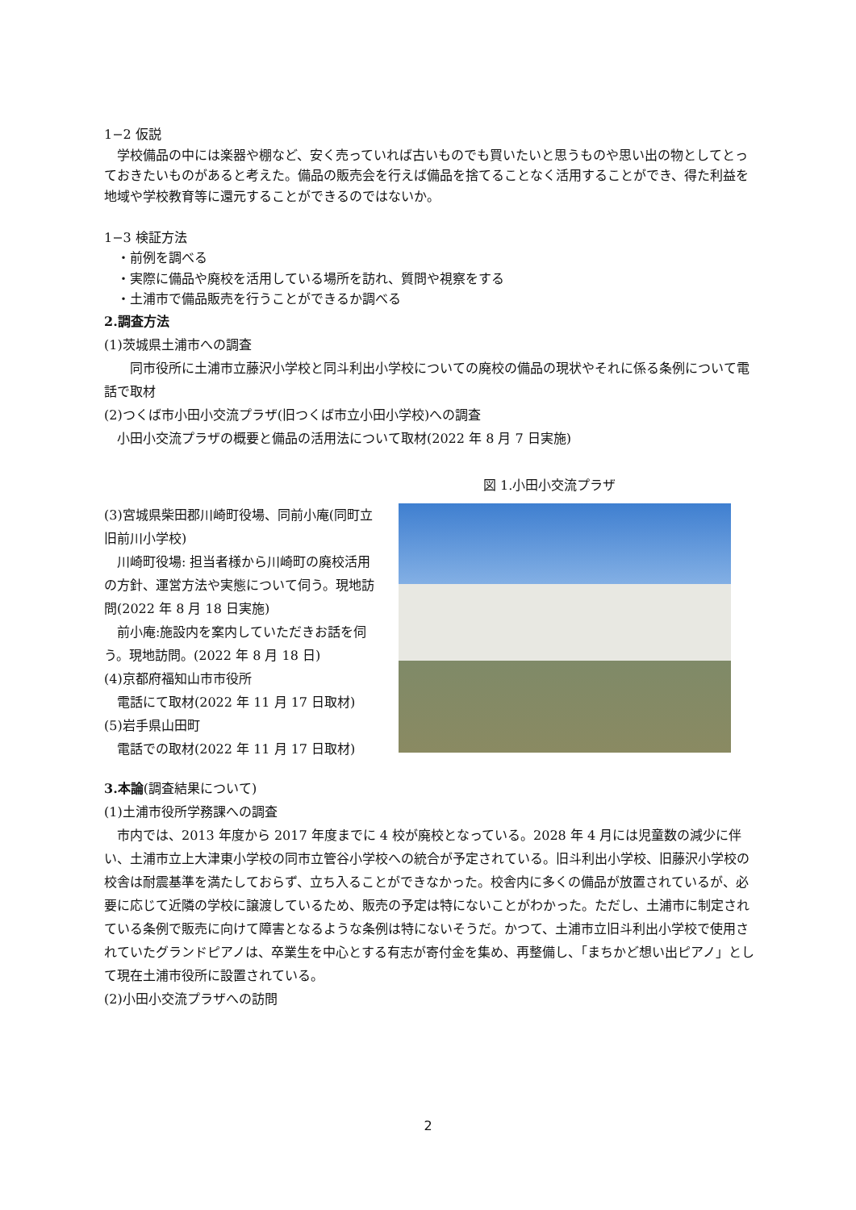1−2 仮説
　学校備品の中には楽器や棚など、安く売っていれば古いものでも買いたいと思うものや思い出の物としてとっておきたいものがあると考えた。備品の販売会を行えば備品を捨てることなく活用することができ、得た利益を地域や学校教育等に還元することができるのではないか。
1−3 検証方法
　・前例を調べる
　・実際に備品や廃校を活用している場所を訪れ、質問や視察をする
　・土浦市で備品販売を行うことができるか調べる
2.調査方法
(1)茨城県土浦市への調査
　　同市役所に土浦市立藤沢小学校と同斗利出小学校についての廃校の備品の現状やそれに係る条例について電話で取材
(2)つくば市小田小交流プラザ(旧つくば市立小田小学校)への調査
　小田小交流プラザの概要と備品の活用法について取材(2022 年 8 月 7 日実施)
図 1.小田小交流プラザ
(3)宮城県柴田郡川崎町役場、同前小庵(同町立旧前川小学校)
　川崎町役場: 担当者様から川崎町の廃校活用の方針、運営方法や実態について伺う。現地訪問(2022 年 8 月 18 日実施)
　前小庵:施設内を案内していただきお話を伺う。現地訪問。(2022 年 8 月 18 日)
(4)京都府福知山市市役所
　電話にて取材(2022 年 11 月 17 日取材)
(5)岩手県山田町
　電話での取材(2022 年 11 月 17 日取材)
3.本論(調査結果について)
(1)土浦市役所学務課への調査
　市内では、2013 年度から 2017 年度までに 4 校が廃校となっている。2028 年 4 月には児童数の減少に伴い、土浦市立上大津東小学校の同市立管谷小学校への統合が予定されている。旧斗利出小学校、旧藤沢小学校の校舎は耐震基準を満たしておらず、立ち入ることができなかった。校舎内に多くの備品が放置されているが、必要に応じて近隣の学校に譲渡しているため、販売の予定は特にないことがわかった。ただし、土浦市に制定されている条例で販売に向けて障害となるような条例は特にないそうだ。かつて、土浦市立旧斗利出小学校で使用されていたグランドピアノは、卒業生を中心とする有志が寄付金を集め、再整備し、「まちかど想い出ピアノ」として現在土浦市役所に設置されている。
(2)小田小交流プラザへの訪問
2